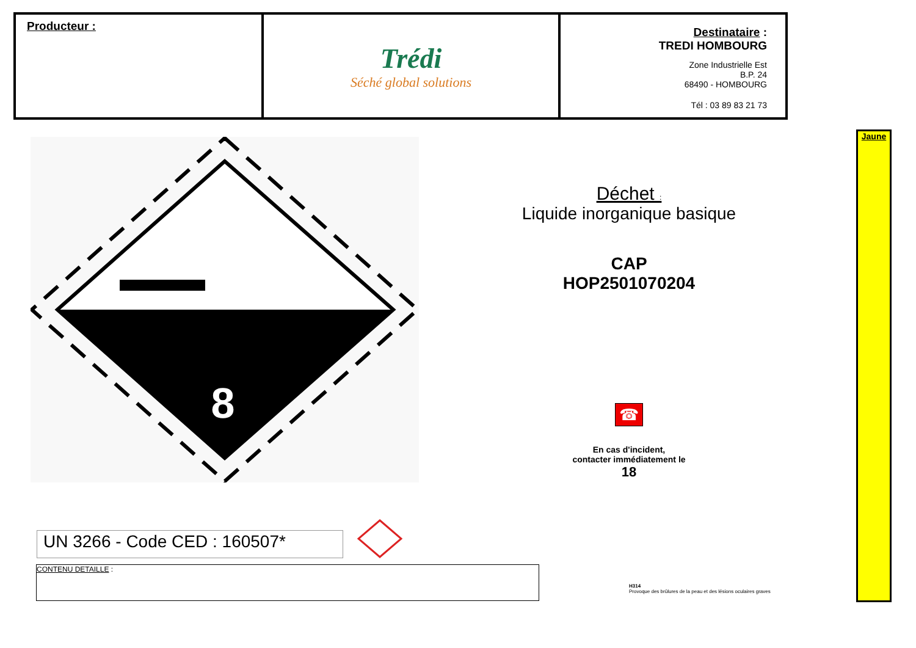| Producteur : | Trédi Séché global solutions | Destinataire : TREDI HOMBOURG Zone Industrielle Est B.P. 24 68490 - HOMBOURG Tél : 03 89 83 21 73 |
8
Déchet :
Liquide inorganique basique
CAP
HOP2501070204
☎
En cas d'incident,
contacter immédiatement le
18
Jaune
UN 3266 - Code CED : 160507*
CONTENU DETAILLE :
H314
Provoque des brûlures de la peau et des lésions oculaires graves